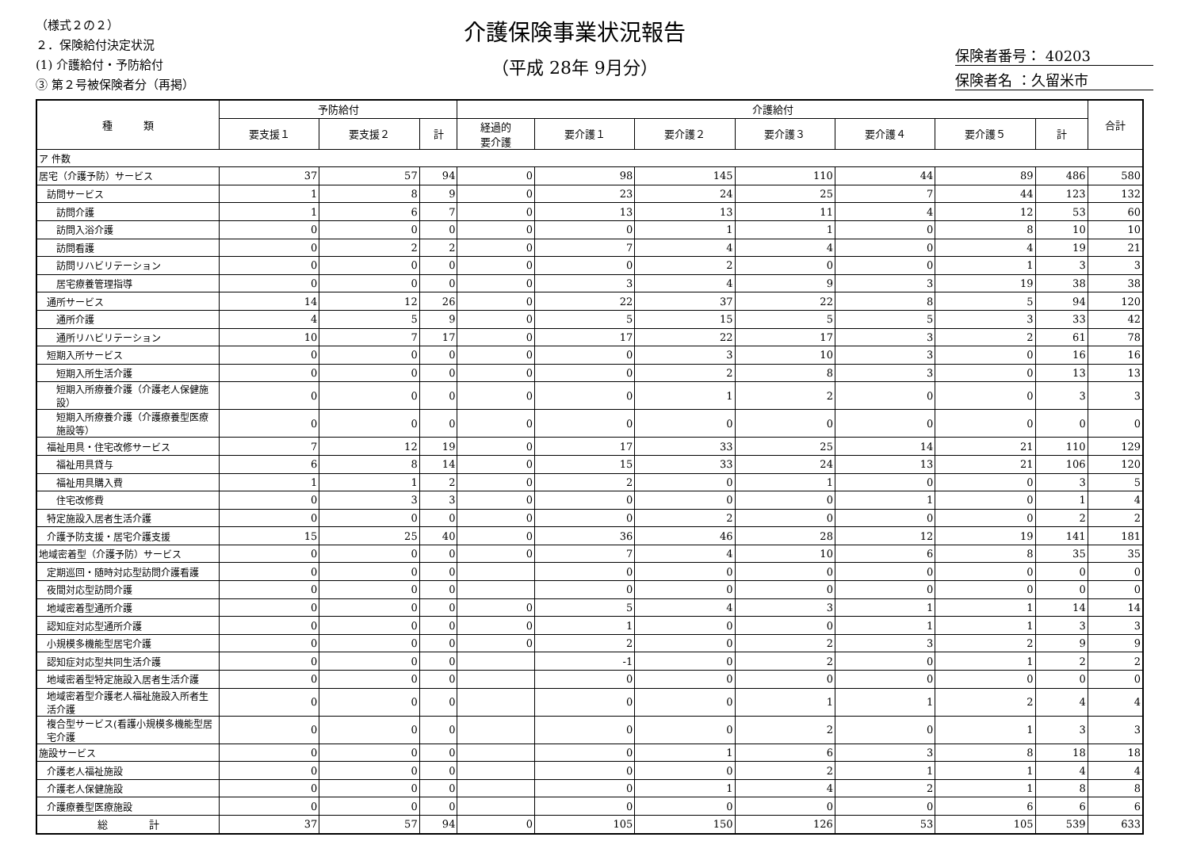（様式２の２）
２．保険給付決定状況
(1) 介護給付・予防給付
③ 第２号被保険者分（再掲）
介護保険事業状況報告
（平成 28年 9月分）
保険者番号： 40203
保険者名 ：久留米市
| 種 類 | 予防給付 | | | 介護給付 | | | | | | | 合計 |
| --- | --- | --- | --- | --- | --- | --- | --- | --- | --- | --- | --- |
| | 要支援１ | 要支援２ | 計 | 経過的 要介護 | 要介護１ | 要介護２ | 要介護３ | 要介護４ | 要介護５ | 計 | |
| ア 件数 | | | | | | | | | | | |
| 居宅（介護予防）サービス | 37 | 57 | 94 | 0 | 98 | 145 | 110 | 44 | 89 | 486 | 580 |
| 訪問サービス | 1 | 8 | 9 | 0 | 23 | 24 | 25 | 7 | 44 | 123 | 132 |
| 訪問介護 | 1 | 6 | 7 | 0 | 13 | 13 | 11 | 4 | 12 | 53 | 60 |
| 訪問入浴介護 | 0 | 0 | 0 | 0 | 0 | 1 | 1 | 0 | 8 | 10 | 10 |
| 訪問看護 | 0 | 2 | 2 | 0 | 7 | 4 | 4 | 0 | 4 | 19 | 21 |
| 訪問リハビリテーション | 0 | 0 | 0 | 0 | 0 | 2 | 0 | 0 | 1 | 3 | 3 |
| 居宅療養管理指導 | 0 | 0 | 0 | 0 | 3 | 4 | 9 | 3 | 19 | 38 | 38 |
| 通所サービス | 14 | 12 | 26 | 0 | 22 | 37 | 22 | 8 | 5 | 94 | 120 |
| 通所介護 | 4 | 5 | 9 | 0 | 5 | 15 | 5 | 5 | 3 | 33 | 42 |
| 通所リハビリテーション | 10 | 7 | 17 | 0 | 17 | 22 | 17 | 3 | 2 | 61 | 78 |
| 短期入所サービス | 0 | 0 | 0 | 0 | 0 | 3 | 10 | 3 | 0 | 16 | 16 |
| 短期入所生活介護 | 0 | 0 | 0 | 0 | 0 | 2 | 8 | 3 | 0 | 13 | 13 |
| 短期入所療養介護（介護老人保健施設） | 0 | 0 | 0 | 0 | 0 | 1 | 2 | 0 | 0 | 3 | 3 |
| 短期入所療養介護（介護療養型医療施設等） | 0 | 0 | 0 | 0 | 0 | 0 | 0 | 0 | 0 | 0 | 0 |
| 福祉用具・住宅改修サービス | 7 | 12 | 19 | 0 | 17 | 33 | 25 | 14 | 21 | 110 | 129 |
| 福祉用具貸与 | 6 | 8 | 14 | 0 | 15 | 33 | 24 | 13 | 21 | 106 | 120 |
| 福祉用具購入費 | 1 | 1 | 2 | 0 | 2 | 0 | 1 | 0 | 0 | 3 | 5 |
| 住宅改修費 | 0 | 3 | 3 | 0 | 0 | 0 | 0 | 1 | 0 | 1 | 4 |
| 特定施設入居者生活介護 | 0 | 0 | 0 | 0 | 0 | 2 | 0 | 0 | 0 | 2 | 2 |
| 介護予防支援・居宅介護支援 | 15 | 25 | 40 | 0 | 36 | 46 | 28 | 12 | 19 | 141 | 181 |
| 地域密着型（介護予防）サービス | 0 | 0 | 0 | 0 | 7 | 4 | 10 | 6 | 8 | 35 | 35 |
| 定期巡回・随時対応型訪問介護看護 | 0 | 0 | 0 | | 0 | 0 | 0 | 0 | 0 | 0 | 0 |
| 夜間対応型訪問介護 | 0 | 0 | 0 | | 0 | 0 | 0 | 0 | 0 | 0 | 0 |
| 地域密着型通所介護 | 0 | 0 | 0 | 0 | 5 | 4 | 3 | 1 | 1 | 14 | 14 |
| 認知症対応型通所介護 | 0 | 0 | 0 | 0 | 1 | 0 | 0 | 1 | 1 | 3 | 3 |
| 小規模多機能型居宅介護 | 0 | 0 | 0 | 0 | 2 | 0 | 2 | 3 | 2 | 9 | 9 |
| 認知症対応型共同生活介護 | 0 | 0 | 0 | | -1 | 0 | 2 | 0 | 1 | 2 | 2 |
| 地域密着型特定施設入居者生活介護 | 0 | 0 | 0 | | 0 | 0 | 0 | 0 | 0 | 0 | 0 |
| 地域密着型介護老人福祉施設入所者生活介護 | 0 | 0 | 0 | | 0 | 0 | 1 | 1 | 2 | 4 | 4 |
| 複合型サービス(看護小規模多機能型居宅介護 | 0 | 0 | 0 | | 0 | 0 | 2 | 0 | 1 | 3 | 3 |
| 施設サービス | 0 | 0 | 0 | | 0 | 1 | 6 | 3 | 8 | 18 | 18 |
| 介護老人福祉施設 | 0 | 0 | 0 | | 0 | 0 | 2 | 1 | 1 | 4 | 4 |
| 介護老人保健施設 | 0 | 0 | 0 | | 0 | 1 | 4 | 2 | 1 | 8 | 8 |
| 介護療養型医療施設 | 0 | 0 | 0 | | 0 | 0 | 0 | 0 | 6 | 6 | 6 |
| 総 計 | 37 | 57 | 94 | 0 | 105 | 150 | 126 | 53 | 105 | 539 | 633 |